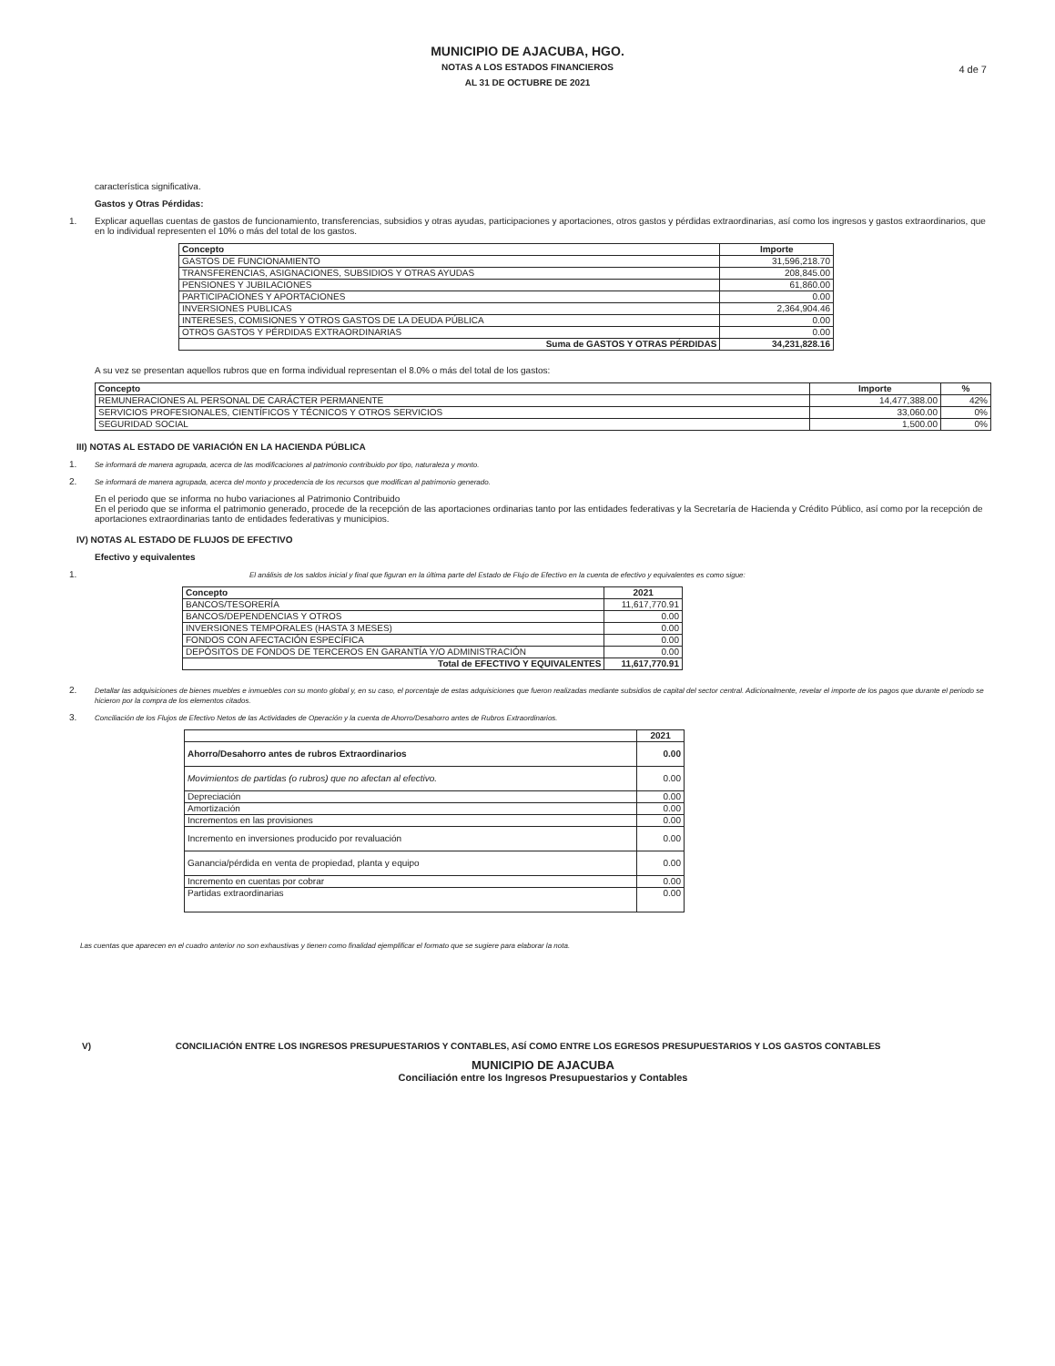MUNICIPIO DE AJACUBA, HGO.
NOTAS A LOS ESTADOS FINANCIEROS
AL 31 DE OCTUBRE DE 2021
4 de 7
característica significativa.
Gastos y Otras Pérdidas:
1. Explicar aquellas cuentas de gastos de funcionamiento, transferencias, subsidios y otras ayudas, participaciones y aportaciones, otros gastos y pérdidas extraordinarias, así como los ingresos y gastos extraordinarios, que en lo individual representen el 10% o más del total de los gastos.
| Concepto | Importe |
| --- | --- |
| GASTOS DE FUNCIONAMIENTO | 31,596,218.70 |
| TRANSFERENCIAS, ASIGNACIONES, SUBSIDIOS Y OTRAS AYUDAS | 208,845.00 |
| PENSIONES Y JUBILACIONES | 61,860.00 |
| PARTICIPACIONES Y APORTACIONES | 0.00 |
| INVERSIONES PUBLICAS | 2,364,904.46 |
| INTERESES, COMISIONES Y OTROS GASTOS DE LA DEUDA PÚBLICA | 0.00 |
| OTROS GASTOS Y PÉRDIDAS EXTRAORDINARIAS | 0.00 |
| Suma de GASTOS Y OTRAS PÉRDIDAS | 34,231,828.16 |
A su vez se presentan aquellos rubros que en forma individual representan el 8.0% o más del total de los gastos:
| Concepto | Importe | % |
| --- | --- | --- |
| REMUNERACIONES AL PERSONAL DE CARÁCTER PERMANENTE | 14,477,388.00 | 42% |
| SERVICIOS PROFESIONALES, CIENTÍFICOS Y TÉCNICOS Y OTROS SERVICIOS | 33,060.00 | 0% |
| SEGURIDAD SOCIAL | 1,500.00 | 0% |
III) NOTAS AL ESTADO DE VARIACIÓN EN LA HACIENDA PÚBLICA
1. Se informará de manera agrupada, acerca de las modificaciones al patrimonio contribuido por tipo, naturaleza y monto.
2. Se informará de manera agrupada, acerca del monto y procedencia de los recursos que modifican al patrimonio generado.
En el periodo que se informa no hubo variaciones al Patrimonio Contribuido
En el periodo que se informa el patrimonio generado, procede de la recepción de las aportaciones ordinarias tanto por las entidades federativas y la Secretaría de Hacienda y Crédito Público, así como por la recepción de aportaciones extraordinarias tanto de entidades federativas y municipios.
IV) NOTAS AL ESTADO DE FLUJOS DE EFECTIVO
Efectivo y equivalentes
1. El análisis de los saldos inicial y final que figuran en la última parte del Estado de Flujo de Efectivo en la cuenta de efectivo y equivalentes es como sigue:
| Concepto | 2021 |
| --- | --- |
| BANCOS/TESORERÍA | 11,617,770.91 |
| BANCOS/DEPENDENCIAS Y OTROS | 0.00 |
| INVERSIONES TEMPORALES (HASTA 3 MESES) | 0.00 |
| FONDOS CON AFECTACIÓN ESPECÍFICA | 0.00 |
| DEPÓSITOS DE FONDOS DE TERCEROS EN GARANTÍA Y/O ADMINISTRACIÓN | 0.00 |
| Total de EFECTIVO Y EQUIVALENTES | 11,617,770.91 |
2. Detallar las adquisiciones de bienes muebles e inmuebles con su monto global y, en su caso, el porcentaje de estas adquisiciones que fueron realizadas mediante subsidios de capital del sector central. Adicionalmente, revelar el importe de los pagos que durante el periodo se hicieron por la compra de los elementos citados.
3. Conciliación de los Flujos de Efectivo Netos de las Actividades de Operación y la cuenta de Ahorro/Desahorro antes de Rubros Extraordinarios.
| | 2021 |
| --- | --- |
| Ahorro/Desahorro antes de rubros Extraordinarios | 0.00 |
| Movimientos de partidas (o rubros) que no afectan al efectivo. | 0.00 |
| Depreciación | 0.00 |
| Amortización | 0.00 |
| Incrementos en las provisiones | 0.00 |
| Incremento en inversiones producido por revaluación | 0.00 |
| Ganancia/pérdida en venta de propiedad, planta y equipo | 0.00 |
| Incremento en cuentas por cobrar | 0.00 |
| Partidas extraordinarias | 0.00 |
Las cuentas que aparecen en el cuadro anterior no son exhaustivas y tienen como finalidad ejemplificar el formato que se sugiere para elaborar la nota.
V) CONCILIACIÓN ENTRE LOS INGRESOS PRESUPUESTARIOS Y CONTABLES, ASÍ COMO ENTRE LOS EGRESOS PRESUPUESTARIOS Y LOS GASTOS CONTABLES
MUNICIPIO DE AJACUBA
Conciliación entre los Ingresos Presupuestarios y Contables